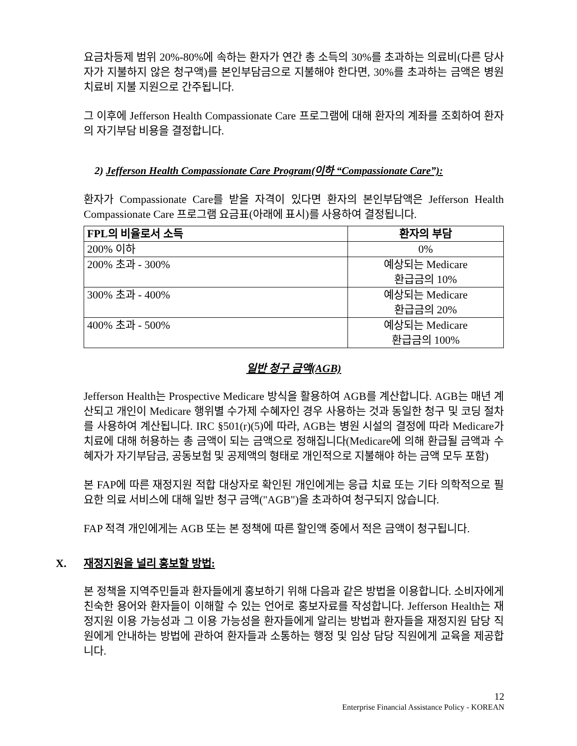요금차등제 범위 20%-80%에 속하는 환자가 연간 총 소득의 30%를 초과하는 의료비(다른 당사자가 지불하지 않은 청구액)를 본인부담금으로 지불해야 한다면, 30%를 초과하는 금액은 병원 치료비 지불 지원으로 간주됩니다.
그 이후에 Jefferson Health Compassionate Care 프로그램에 대해 환자의 계좌를 조회하여 환자의 자기부담 비용을 결정합니다.
2) Jefferson Health Compassionate Care Program(이하 “Compassionate Care”):
환자가 Compassionate Care를 받을 자격이 있다면 환자의 본인부담액은 Jefferson Health Compassionate Care 프로그램 요금표(아래에 표시)를 사용하여 결정됩니다.
| FPL의 비율로서 소득 | 환자의 부담 |
| --- | --- |
| 200% 이하 | 0% |
| 200% 초과 - 300% | 예상되는 Medicare 환급금의 10% |
| 300% 초과 - 400% | 예상되는 Medicare 환급금의 20% |
| 400% 초과 - 500% | 예상되는 Medicare 환급금의 100% |
일반 청구 금액(AGB)
Jefferson Health는 Prospective Medicare 방식을 활용하여 AGB를 계산합니다. AGB는 매년 계산되고 개인이 Medicare 행위별 수가제 수혜자인 경우 사용하는 것과 동일한 청구 및 코딩 절차를 사용하여 계산됩니다. IRC §501(r)(5)에 따라, AGB는 병원 시설의 결정에 따라 Medicare가 치료에 대해 허용하는 총 금액이 되는 금액으로 정해집니다(Medicare에 의해 환급될 금액과 수혜자가 자기부담금, 공동보험 및 공제액의 형태로 개인적으로 지불해야 하는 금액 모두 포함)
본 FAP에 따른 재정지원 적합 대상자로 확인된 개인에게는 응급 치료 또는 기타 의학적으로 필요한 의료 서비스에 대해 일반 청구 금액("AGB")을 초과하여 청구되지 않습니다.
FAP 적격 개인에게는 AGB 또는 본 정책에 따른 할인액 중에서 적은 금액이 청구됩니다.
X. 재정지원을 널리 홍보할 방법:
본 정책을 지역주민들과 환자들에게 홍보하기 위해 다음과 같은 방법을 이용합니다. 소비자에게 친숙한 용어와 환자들이 이해할 수 있는 언어로 홍보자료를 작성합니다. Jefferson Health는 재정지원 이용 가능성과 그 이용 가능성을 환자들에게 알리는 방법과 환자들을 재정지원 담당 직원에게 안내하는 방법에 관하여 환자들과 소통하는 행정 및 임상 담당 직원에게 교육을 제공합니다.
12
Enterprise Financial Assistance Policy - KOREAN